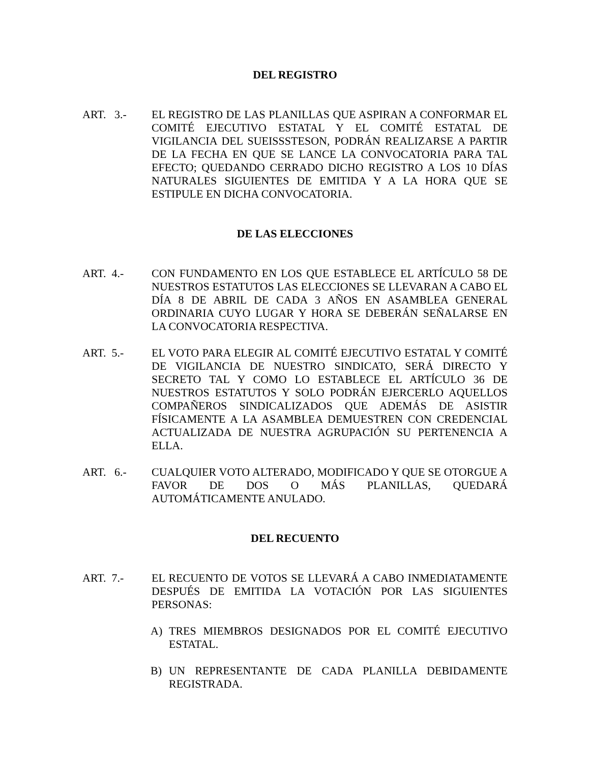DEL REGISTRO
ART. 3.- EL REGISTRO DE LAS PLANILLAS QUE ASPIRAN A CONFORMAR EL COMITÉ EJECUTIVO ESTATAL Y EL COMITÉ ESTATAL DE VIGILANCIA DEL SUEISSSTESON, PODRÁN REALIZARSE A PARTIR DE LA FECHA EN QUE SE LANCE LA CONVOCATORIA PARA TAL EFECTO; QUEDANDO CERRADO DICHO REGISTRO A LOS 10 DÍAS NATURALES SIGUIENTES DE EMITIDA Y A LA HORA QUE SE ESTIPULE EN DICHA CONVOCATORIA.
DE LAS ELECCIONES
ART. 4.- CON FUNDAMENTO EN LOS QUE ESTABLECE EL ARTÍCULO 58 DE NUESTROS ESTATUTOS LAS ELECCIONES SE LLEVARAN A CABO EL DÍA 8 DE ABRIL DE CADA 3 AÑOS EN ASAMBLEA GENERAL ORDINARIA CUYO LUGAR Y HORA SE DEBERÁN SEÑALARSE EN LA CONVOCATORIA RESPECTIVA.
ART. 5.- EL VOTO PARA ELEGIR AL COMITÉ EJECUTIVO ESTATAL Y COMITÉ DE VIGILANCIA DE NUESTRO SINDICATO, SERÁ DIRECTO Y SECRETO TAL Y COMO LO ESTABLECE EL ARTÍCULO 36 DE NUESTROS ESTATUTOS Y SOLO PODRÁN EJERCERLO AQUELLOS COMPAÑEROS SINDICALIZADOS QUE ADEMÁS DE ASISTIR FÍSICAMENTE A LA ASAMBLEA DEMUESTREN CON CREDENCIAL ACTUALIZADA DE NUESTRA AGRUPACIÓN SU PERTENENCIA A ELLA.
ART. 6.- CUALQUIER VOTO ALTERADO, MODIFICADO Y QUE SE OTORGUE A FAVOR DE DOS O MÁS PLANILLAS, QUEDARÁ AUTOMÁTICAMENTE ANULADO.
DEL RECUENTO
ART. 7.- EL RECUENTO DE VOTOS SE LLEVARÁ A CABO INMEDIATAMENTE DESPUÉS DE EMITIDA LA VOTACIÓN POR LAS SIGUIENTES PERSONAS:
A) TRES MIEMBROS DESIGNADOS POR EL COMITÉ EJECUTIVO ESTATAL.
B) UN REPRESENTANTE DE CADA PLANILLA DEBIDAMENTE REGISTRADA.